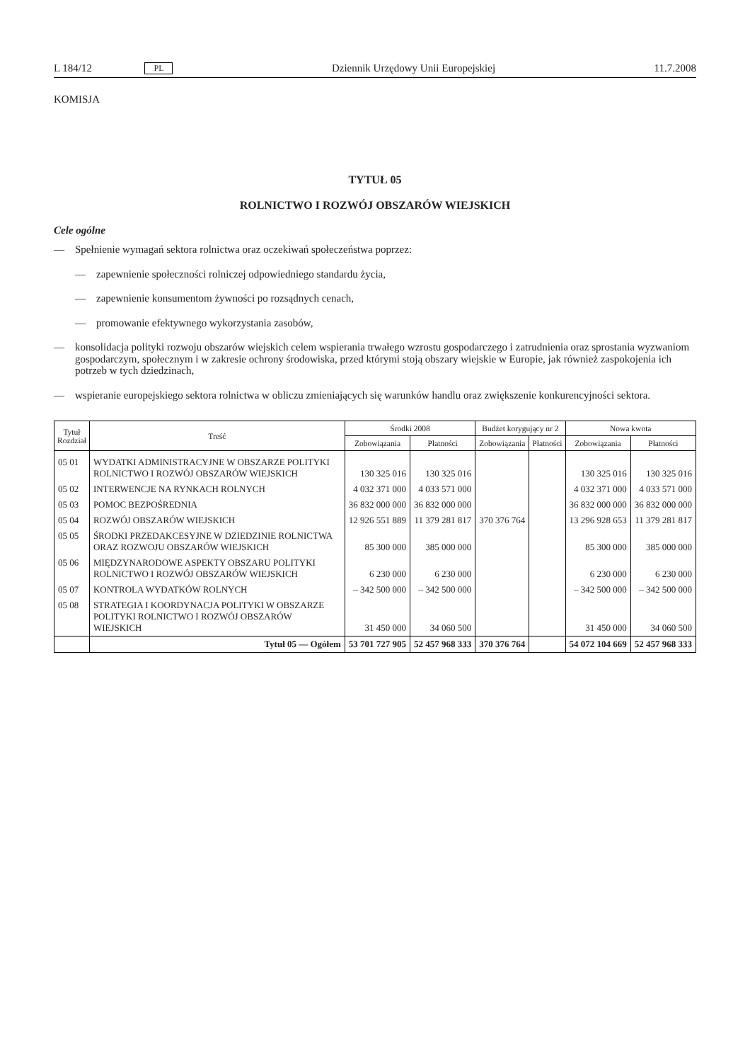L 184/12 PL Dziennik Urzędowy Unii Europejskiej 11.7.2008
KOMISJA
TYTUŁ 05
ROLNICTWO I ROZWÓJ OBSZARÓW WIEJSKICH
Cele ogólne
— Spełnienie wymagań sektora rolnictwa oraz oczekiwań społeczeństwa poprzez:
— zapewnienie społeczności rolniczej odpowiedniego standardu życia,
— zapewnienie konsumentom żywności po rozsądnych cenach,
— promowanie efektywnego wykorzystania zasobów,
— konsolidacja polityki rozwoju obszarów wiejskich celem wspierania trwałego wzrostu gospodarczego i zatrudnienia oraz sprostania wyzwaniom gospodarczym, społecznym i w zakresie ochrony środowiska, przed którymi stoją obszary wiejskie w Europie, jak również zaspokojenia ich potrzeb w tych dziedzinach,
— wspieranie europejskiego sektora rolnictwa w obliczu zmieniających się warunków handlu oraz zwiększenie konkurencyjności sektora.
| Tytuł Rozdział | Treść | Środki 2008 | | Budżet korygujący nr 2 | | Nowa kwota | |
| --- | --- | --- | --- | --- | --- | --- | --- |
| | | Zobowiązania | Płatności | Zobowiązania | Płatności | Zobowiązania | Płatności |
| 05 01 | WYDATKI ADMINISTRACYJNE W OBSZARZE POLITYKI ROLNICTWO I ROZWÓJ OBSZARÓW WIEJSKICH | 130 325 016 | 130 325 016 | | | 130 325 016 | 130 325 016 |
| 05 02 | INTERWENCJE NA RYNKACH ROLNYCH | 4 032 371 000 | 4 033 571 000 | | | 4 032 371 000 | 4 033 571 000 |
| 05 03 | POMOC BEZPOŚREDNIA | 36 832 000 000 | 36 832 000 000 | | | 36 832 000 000 | 36 832 000 000 |
| 05 04 | ROZWÓJ OBSZARÓW WIEJSKICH | 12 926 551 889 | 11 379 281 817 | 370 376 764 | | 13 296 928 653 | 11 379 281 817 |
| 05 05 | ŚRODKI PRZEDAKCESYJNE W DZIEDZINIE ROLNICTWA ORAZ ROZWOJU OBSZARÓW WIEJSKICH | 85 300 000 | 385 000 000 | | | 85 300 000 | 385 000 000 |
| 05 06 | MIĘDZYNARODOWE ASPEKTY OBSZARU POLITYKI ROLNICTWO I ROZWÓJ OBSZARÓW WIEJSKICH | 6 230 000 | 6 230 000 | | | 6 230 000 | 6 230 000 |
| 05 07 | KONTROLA WYDATKÓW ROLNYCH | – 342 500 000 | – 342 500 000 | | | – 342 500 000 | – 342 500 000 |
| 05 08 | STRATEGIA I KOORDYNACJA POLITYKI W OBSZARZE POLITYKI ROLNICTWO I ROZWÓJ OBSZARÓW WIEJSKICH | 31 450 000 | 34 060 500 | | | 31 450 000 | 34 060 500 |
| | Tytuł 05 — Ogółem | 53 701 727 905 | 52 457 968 333 | 370 376 764 | | 54 072 104 669 | 52 457 968 333 |